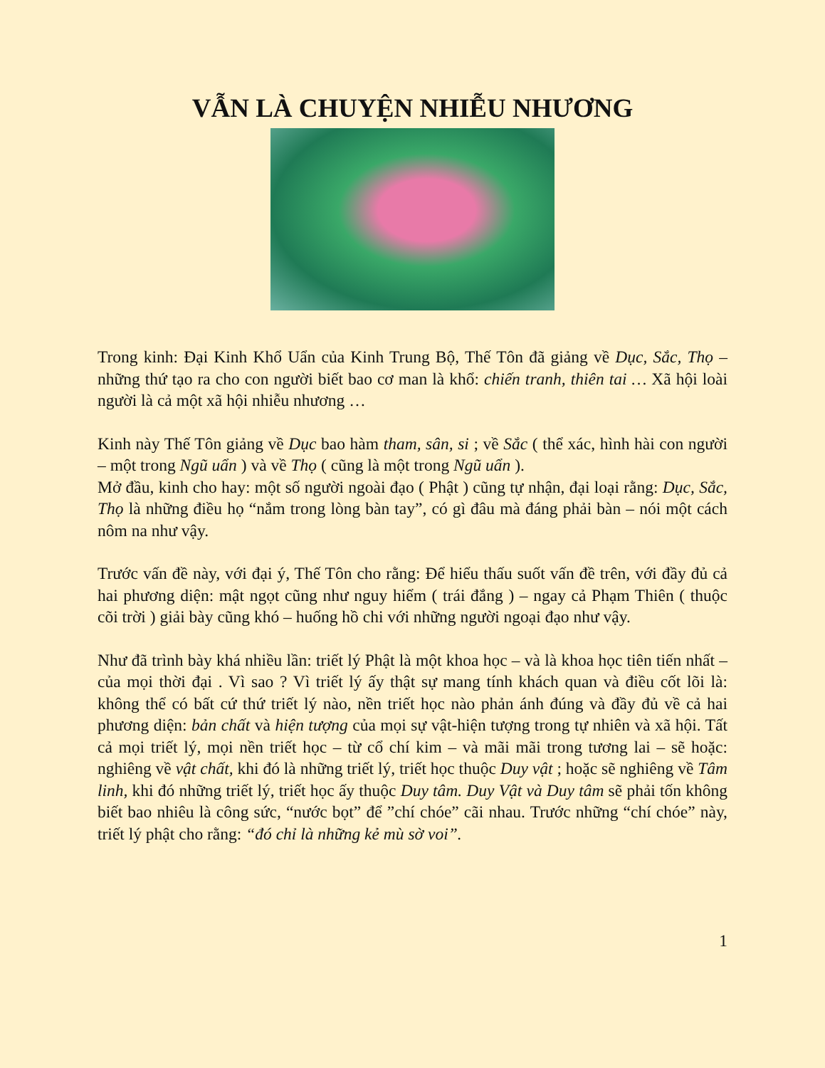VẪN LÀ CHUYỆN NHIỄU NHƯƠNG
Trong kinh: Đại Kinh Khổ Uẩn của Kinh Trung Bộ, Thế Tôn đã giảng về Dục, Sắc, Thọ – những thứ tạo ra cho con người biết bao cơ man là khổ: chiến tranh, thiên tai … Xã hội loài người là cả một xã hội nhiễu nhương …
Kinh này Thế Tôn giảng về Dục bao hàm tham, sân, si ; về Sắc ( thể xác, hình hài con người – một trong Ngũ uẩn ) và về Thọ ( cũng là một trong Ngũ uẩn ).
Mở đầu, kinh cho hay: một số người ngoài đạo ( Phật ) cũng tự nhận, đại loại rằng: Dục, Sắc, Thọ là những điều họ “nắm trong lòng bàn tay”, có gì đâu mà đáng phải bàn – nói một cách nôm na như vậy.
Trước vấn đề này, với đại ý, Thế Tôn cho rằng: Để hiểu thấu suốt vấn đề trên, với đầy đủ cả hai phương diện: mật ngọt cũng như nguy hiểm ( trái đắng ) – ngay cả Phạm Thiên ( thuộc cõi trời ) giải bày cũng khó – huống hồ chi với những người ngoại đạo như vậy.
Như đã trình bày khá nhiều lần: triết lý Phật là một khoa học – và là khoa học tiên tiến nhất – của mọi thời đại . Vì sao ? Vì triết lý ấy thật sự mang tính khách quan và điều cốt lõi là: không thể có bất cứ thứ triết lý nào, nền triết học nào phản ánh đúng và đầy đủ về cả hai phương diện: bản chất và hiện tượng của mọi sự vật-hiện tượng trong tự nhiên và xã hội. Tất cả mọi triết lý, mọi nền triết học – từ cổ chí kim – và mãi mãi trong tương lai – sẽ hoặc: nghiêng về vật chất, khi đó là những triết lý, triết học thuộc Duy vật ; hoặc sẽ nghiêng về Tâm linh, khi đó những triết lý, triết học ấy thuộc Duy tâm. Duy Vật và Duy tâm sẽ phải tốn không biết bao nhiêu là công sức, “nước bọt” để ”chí chóe” cãi nhau. Trước những “chí chóe” này, triết lý phật cho rằng: “đó chỉ là những kẻ mù sờ voi”.
1